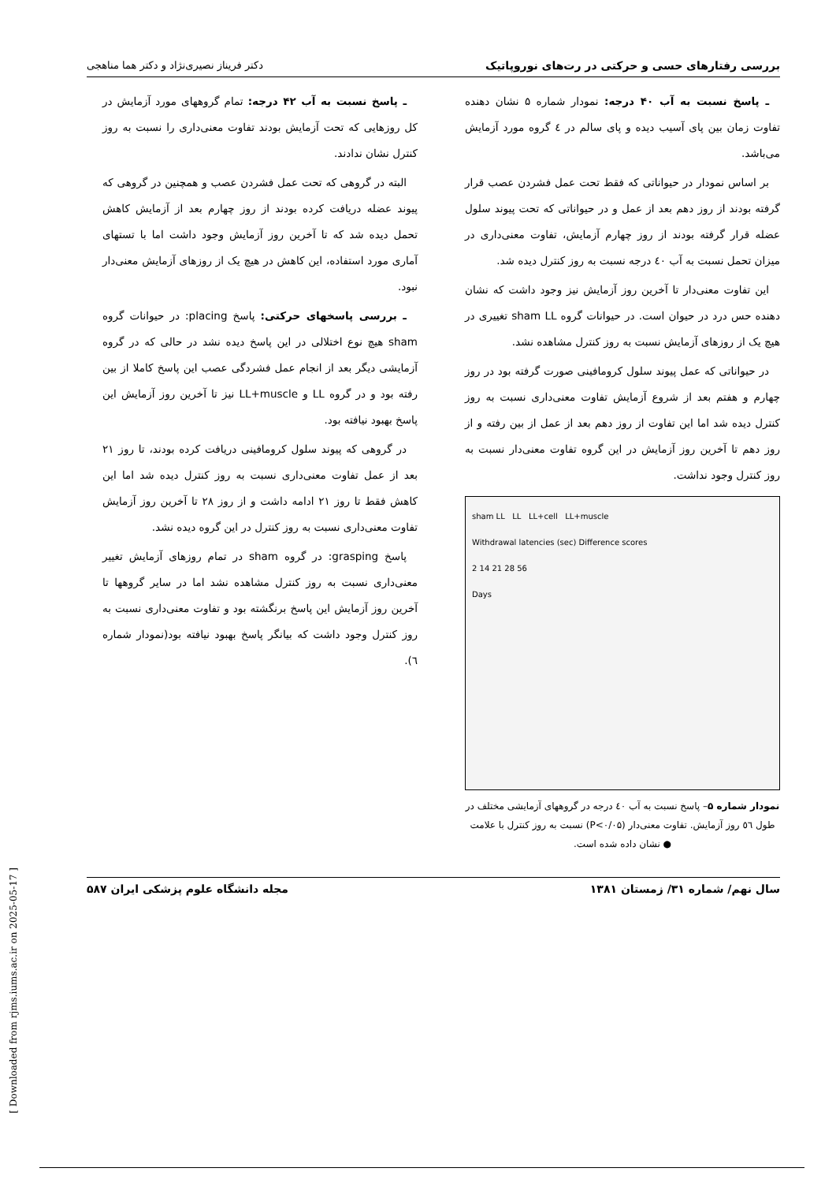بررسی رفتارهای حسی و حرکتی در رت‌های نوروپاتیک دکتر فریناز نصیری‌نژاد و دکتر هما مناهجی
ـ پاسخ نسبت به آب ۴۰ درجه: نمودار شماره ۵ نشان دهنده تفاوت زمان بین پای آسیب دیده و پای سالم در ٤ گروه مورد آزمایش می‌باشد.
بر اساس نمودار در حیواناتی که فقط تحت عمل فشردن عصب قرار گرفته بودند از روز دهم بعد از عمل و در حیواناتی که تحت پیوند سلول عضله قرار گرفته بودند از روز چهارم آزمایش، تفاوت معنی‌داری در میزان تحمل نسبت به آب ٤٠ درجه نسبت به روز کنترل دیده شد.
این تفاوت معنی‌دار تا آخرین روز آزمایش نیز وجود داشت که نشان دهنده حس درد در حیوان است. در حیوانات گروه sham LL تغییری در هیچ یک از روزهای آزمایش نسبت به روز کنترل مشاهده نشد.
در حیواناتی که عمل پیوند سلول کرومافینی صورت گرفته بود در روز چهارم و هفتم بعد از شروع آزمایش تفاوت معنی‌داری نسبت به روز کنترل دیده شد اما این تفاوت از روز دهم بعد از عمل از بین رفته و از روز دهم تا آخرین روز آزمایش در این گروه تفاوت معنی‌دار نسبت به روز کنترل وجود نداشت.
sham LL LL LL+cell LL+muscle
Withdrawal latencies (sec) Difference scores
2 14 21 28 56
Days
نمودار شماره ۵– پاسخ نسبت به آب ٤٠ درجه در گروههای آزمایشی مختلف در طول ٥٦ روز آزمایش. تفاوت معنی‌دار (P<۰/۰۵) نسبت به روز کنترل با علامت ● نشان داده شده است.
ـ پاسخ نسبت به آب ۴۲ درجه: تمام گروههای مورد آزمایش در کل روزهایی که تحت آزمایش بودند تفاوت معنی‌داری را نسبت به روز کنترل نشان ندادند.
البته در گروهی که تحت عمل فشردن عصب و همچنین در گروهی که پیوند عضله دریافت کرده بودند از روز چهارم بعد از آزمایش کاهش تحمل دیده شد که تا آخرین روز آزمایش وجود داشت اما با تستهای آماری مورد استفاده، این کاهش در هیچ یک از روزهای آزمایش معنی‌دار نبود.
ـ بررسی پاسخهای حرکتی: پاسخ placing: در حیوانات گروه sham هیچ نوع اختلالی در این پاسخ دیده نشد در حالی که در گروه آزمایشی دیگر بعد از انجام عمل فشردگی عصب این پاسخ کاملا از بین رفته بود و در گروه LL و LL+muscle نیز تا آخرین روز آزمایش این پاسخ بهبود نیافته بود.
در گروهی که پیوند سلول کرومافینی دریافت کرده بودند، تا روز ٢١ بعد از عمل تفاوت معنی‌داری نسبت به روز کنترل دیده شد اما این کاهش فقط تا روز ٢١ ادامه داشت و از روز ٢٨ تا آخرین روز آزمایش تفاوت معنی‌داری نسبت به روز کنترل در این گروه دیده نشد.
پاسخ grasping: در گروه sham در تمام روزهای آزمایش تغییر معنی‌داری نسبت به روز کنترل مشاهده نشد اما در سایر گروهها تا آخرین روز آزمایش این پاسخ برنگشته بود و تفاوت معنی‌داری نسبت به روز کنترل وجود داشت که بیانگر پاسخ بهبود نیافته بود(نمودار شماره ٦).
سال نهم/ شماره ۳۱/ زمستان ۱۳۸۱ مجله دانشگاه علوم پزشکی ایران ۵۸۷
[ Downloaded from rjms.iums.ac.ir on 2025-05-17 ]